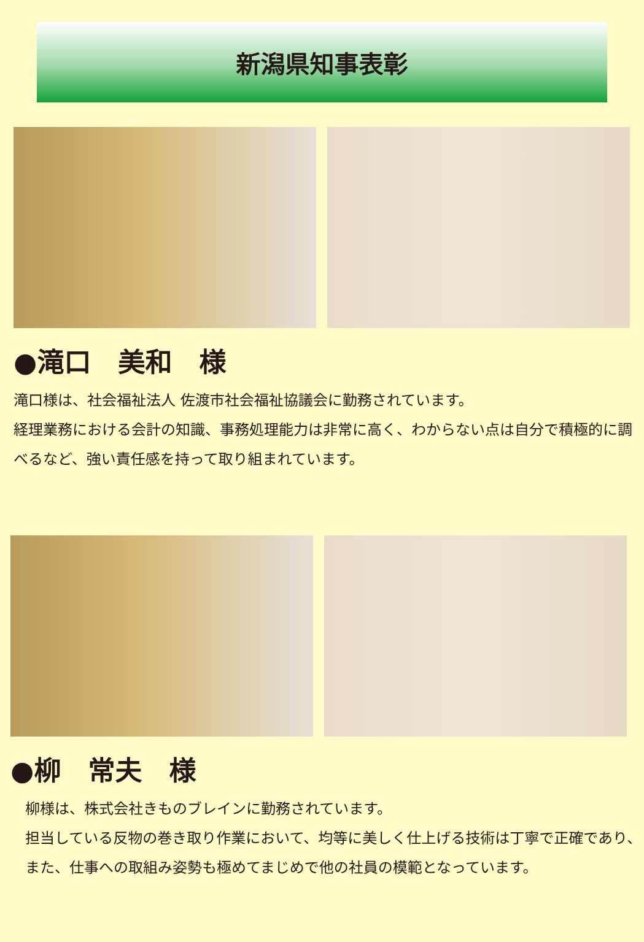新潟県知事表彰
●滝口　美和　様
滝口様は、社会福祉法人 佐渡市社会福祉協議会に勤務されています。
経理業務における会計の知識、事務処理能力は非常に高く、わからない点は自分で積極的に調べるなど、強い責任感を持って取り組まれています。
●柳　常夫　様
柳様は、株式会社きものブレインに勤務されています。
担当している反物の巻き取り作業において、均等に美しく仕上げる技術は丁寧で正確であり、また、仕事への取組み姿勢も極めてまじめで他の社員の模範となっています。